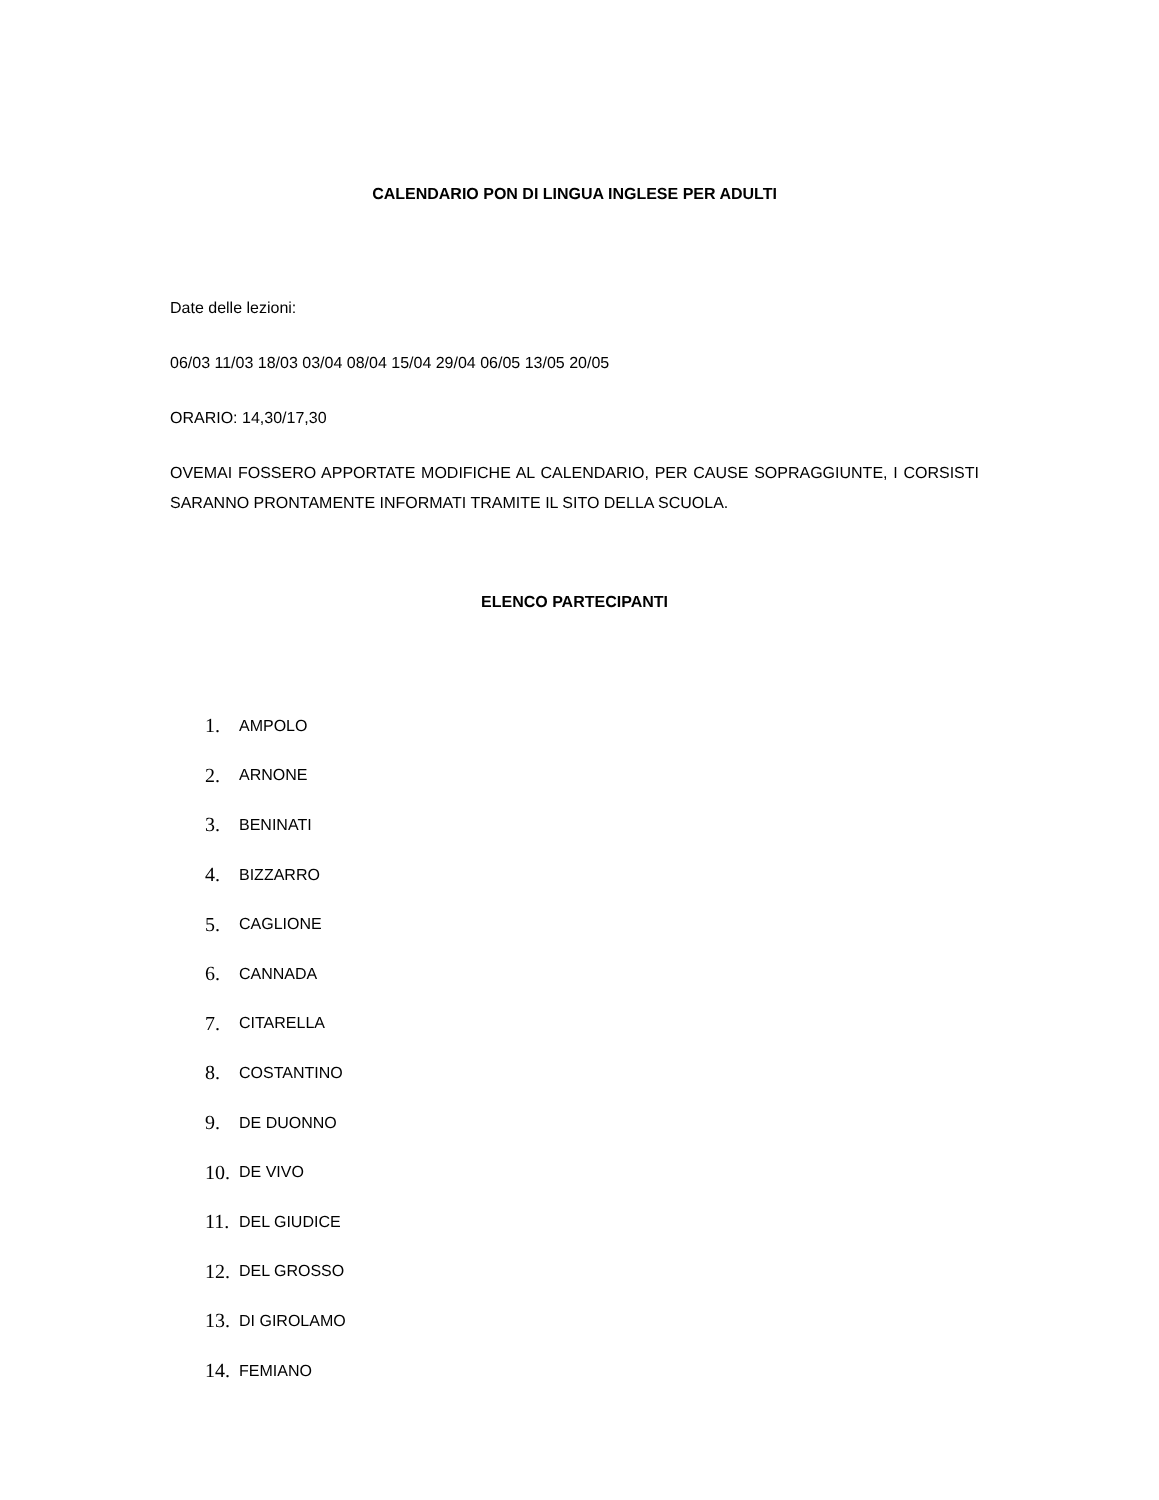CALENDARIO PON DI LINGUA INGLESE PER ADULTI
Date delle lezioni:
06/03 11/03 18/03 03/04 08/04 15/04 29/04 06/05 13/05 20/05
ORARIO: 14,30/17,30
OVEMAI FOSSERO APPORTATE MODIFICHE AL CALENDARIO, PER CAUSE SOPRAGGIUNTE, I CORSISTI SARANNO PRONTAMENTE INFORMATI TRAMITE IL SITO DELLA SCUOLA.
ELENCO PARTECIPANTI
1. AMPOLO
2. ARNONE
3. BENINATI
4. BIZZARRO
5. CAGLIONE
6. CANNADA
7. CITARELLA
8. COSTANTINO
9. DE DUONNO
10. DE VIVO
11. DEL GIUDICE
12. DEL GROSSO
13. DI GIROLAMO
14. FEMIANO